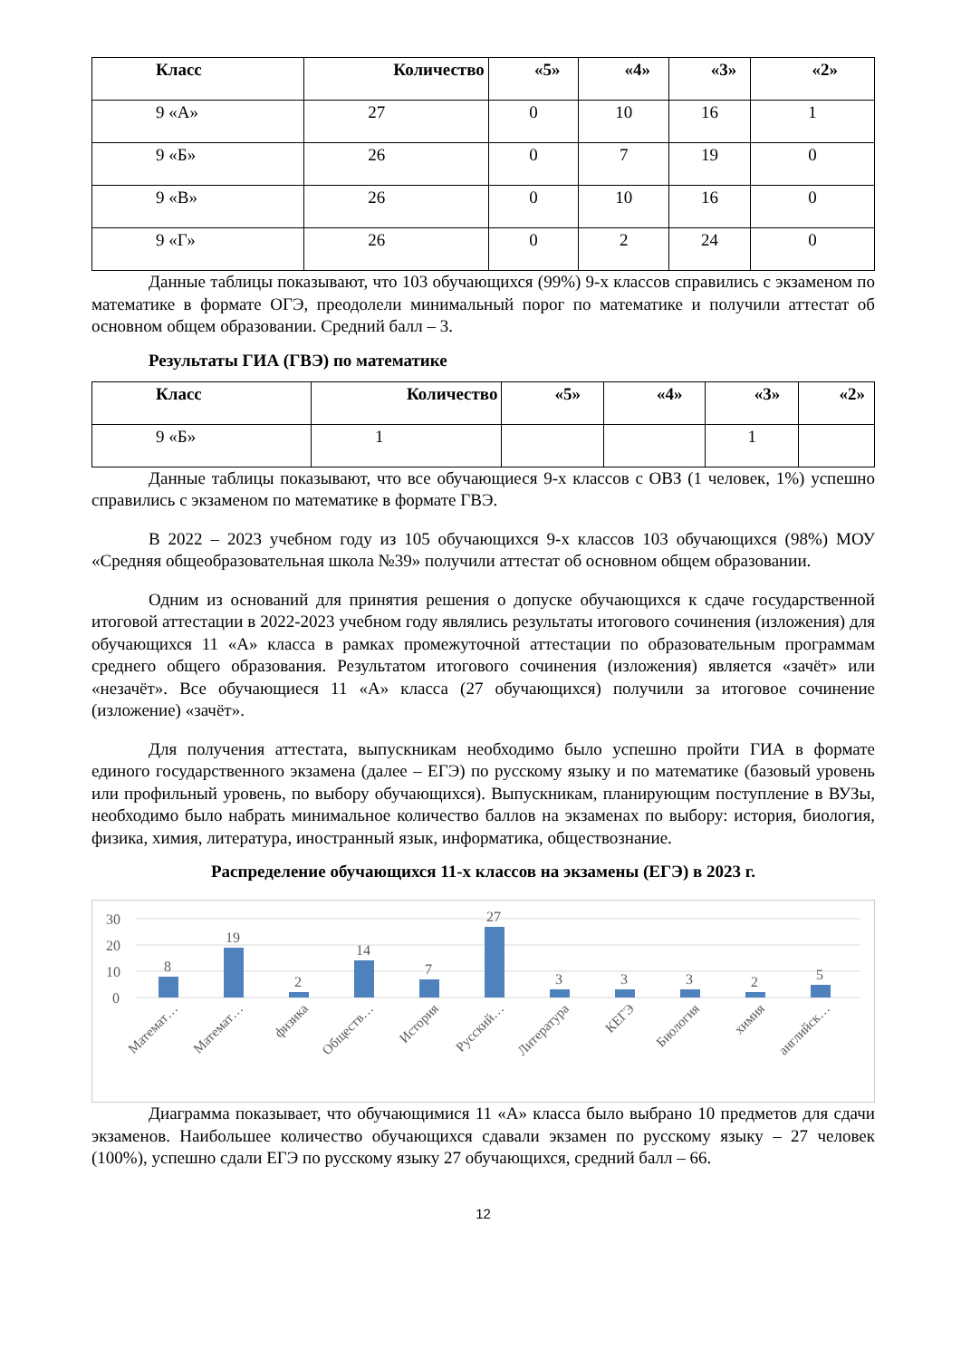| Класс | Количество | «5» | «4» | «3» | «2» |
| --- | --- | --- | --- | --- | --- |
| 9 «А» | 27 | 0 | 10 | 16 | 1 |
| 9 «Б» | 26 | 0 | 7 | 19 | 0 |
| 9 «В» | 26 | 0 | 10 | 16 | 0 |
| 9 «Г» | 26 | 0 | 2 | 24 | 0 |
Данные таблицы показывают, что 103 обучающихся (99%) 9-х классов справились с экзаменом по математике в формате ОГЭ, преодолели минимальный порог по математике и получили аттестат об основном общем образовании. Средний балл – 3.
Результаты ГИА (ГВЭ) по математике
| Класс | Количество | «5» | «4» | «3» | «2» |
| --- | --- | --- | --- | --- | --- |
| 9 «Б» | 1 | | | 1 | |
Данные таблицы показывают, что все обучающиеся 9-х классов с ОВЗ (1 человек, 1%) успешно справились с экзаменом по математике в формате ГВЭ.
В 2022 – 2023 учебном году из 105 обучающихся 9-х классов 103 обучающихся (98%) МОУ «Средняя общеобразовательная школа №39» получили аттестат об основном общем образовании.
Одним из оснований для принятия решения о допуске обучающихся к сдаче государственной итоговой аттестации в 2022-2023 учебном году являлись результаты итогового сочинения (изложения) для обучающихся 11 «А» класса в рамках промежуточной аттестации по образовательным программам среднего общего образования. Результатом итогового сочинения (изложения) является «зачёт» или «незачёт». Все обучающиеся 11 «А» класса (27 обучающихся) получили за итоговое сочинение (изложение) «зачёт».
Для получения аттестата, выпускникам необходимо было успешно пройти ГИА в формате единого государственного экзамена (далее – ЕГЭ) по русскому языку и по математике (базовый уровень или профильный уровень, по выбору обучающихся). Выпускникам, планирующим поступление в ВУЗы, необходимо было набрать минимальное количество баллов на экзаменах по выбору: история, биология, физика, химия, литература, иностранный язык, информатика, обществознание.
Распределение обучающихся 11-х классов на экзамены (ЕГЭ) в 2023 г.
30
20
10
0
8
19
2
14
7
27
3
3
3
2
5
Математ…
Математ…
физика
Обществ…
История
Русский…
Литература
КЕГЭ
Биология
химия
английск…
Диаграмма показывает, что обучающимися 11 «А» класса было выбрано 10 предметов для сдачи экзаменов. Наибольшее количество обучающихся сдавали экзамен по русскому языку – 27 человек (100%), успешно сдали ЕГЭ по русскому языку 27 обучающихся, средний балл – 66.
12